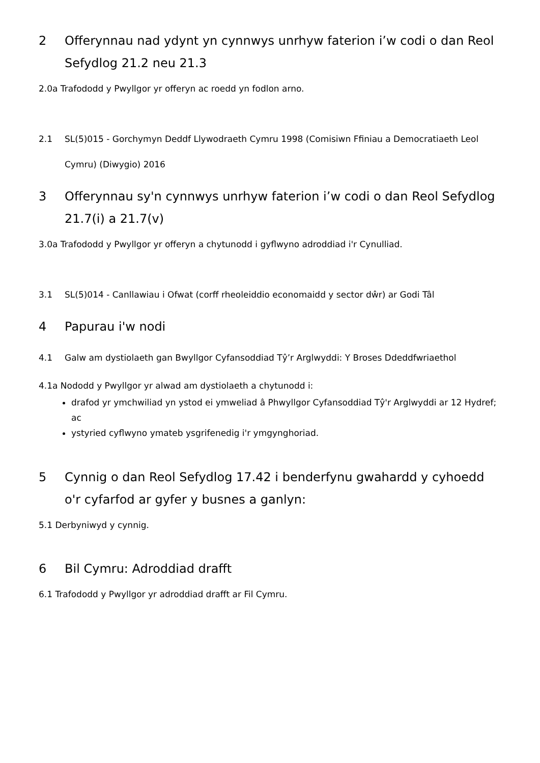2 Offerynnau nad ydynt yn cynnwys unrhyw faterion i’w codi o dan Reol Sefydlog 21.2 neu 21.3
2.0a Trafododd y Pwyllgor yr offeryn ac roedd yn fodlon arno.
2.1 SL(5)015 - Gorchymyn Deddf Llywodraeth Cymru 1998 (Comisiwn Ffiniau a Democratiaeth Leol Cymru) (Diwygio) 2016
3 Offerynnau sy'n cynnwys unrhyw faterion i’w codi o dan Reol Sefydlog 21.7(i) a 21.7(v)
3.0a Trafododd y Pwyllgor yr offeryn a chytunodd i gyflwyno adroddiad i'r Cynulliad.
3.1 SL(5)014 - Canllawiau i Ofwat (corff rheoleiddio economaidd y sector dŵr) ar Godi Tâl
4 Papurau i'w nodi
4.1 Galw am dystiolaeth gan Bwyllgor Cyfansoddiad Tŷ’r Arglwyddi: Y Broses Ddeddfwriaethol
4.1a Nododd y Pwyllgor yr alwad am dystiolaeth a chytunodd i:
drafod yr ymchwiliad yn ystod ei ymweliad â Phwyllgor Cyfansoddiad Tŷ'r Arglwyddi ar 12 Hydref; ac
ystyried cyflwyno ymateb ysgrifenedig i'r ymgynghoriad.
5 Cynnig o dan Reol Sefydlog 17.42 i benderfynu gwahardd y cyhoedd o'r cyfarfod ar gyfer y busnes a ganlyn:
5.1 Derbyniwyd y cynnig.
6 Bil Cymru: Adroddiad drafft
6.1 Trafododd y Pwyllgor yr adroddiad drafft ar Fil Cymru.